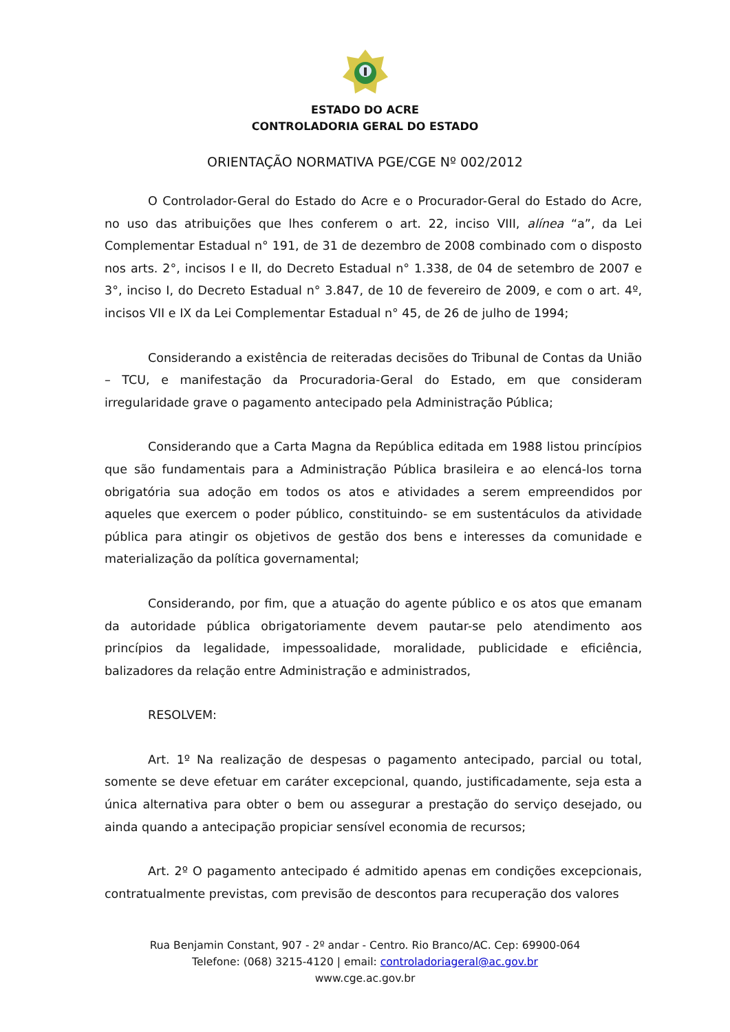ESTADO DO ACRE
CONTROLADORIA GERAL DO ESTADO
ORIENTAÇÃO NORMATIVA PGE/CGE Nº 002/2012
O Controlador-Geral do Estado do Acre e o Procurador-Geral do Estado do Acre, no uso das atribuições que lhes conferem o art. 22, inciso VIII, alínea “a”, da Lei Complementar Estadual n° 191, de 31 de dezembro de 2008 combinado com o disposto nos arts. 2°, incisos I e II, do Decreto Estadual n° 1.338, de 04 de setembro de 2007 e 3°, inciso I, do Decreto Estadual n° 3.847, de 10 de fevereiro de 2009, e com o art. 4º, incisos VII e IX da Lei Complementar Estadual n° 45, de 26 de julho de 1994;
Considerando a existência de reiteradas decisões do Tribunal de Contas da União – TCU, e manifestação da Procuradoria-Geral do Estado, em que consideram irregularidade grave o pagamento antecipado pela Administração Pública;
Considerando que a Carta Magna da República editada em 1988 listou princípios que são fundamentais para a Administração Pública brasileira e ao elencá-los torna obrigatória sua adoção em todos os atos e atividades a serem empreendidos por aqueles que exercem o poder público, constituindo- se em sustentáculos da atividade pública para atingir os objetivos de gestão dos bens e interesses da comunidade e materialização da política governamental;
Considerando, por fim, que a atuação do agente público e os atos que emanam da autoridade pública obrigatoriamente devem pautar-se pelo atendimento aos princípios da legalidade, impessoalidade, moralidade, publicidade e eficiência, balizadores da relação entre Administração e administrados,
RESOLVEM:
Art. 1º Na realização de despesas o pagamento antecipado, parcial ou total, somente se deve efetuar em caráter excepcional, quando, justificadamente, seja esta a única alternativa para obter o bem ou assegurar a prestação do serviço desejado, ou ainda quando a antecipação propiciar sensível economia de recursos;
Art. 2º O pagamento antecipado é admitido apenas em condições excepcionais, contratualmente previstas, com previsão de descontos para recuperação dos valores
Rua Benjamin Constant, 907 - 2º andar - Centro. Rio Branco/AC. Cep: 69900-064
Telefone: (068) 3215-4120 | email: controladoriageral@ac.gov.br
www.cge.ac.gov.br